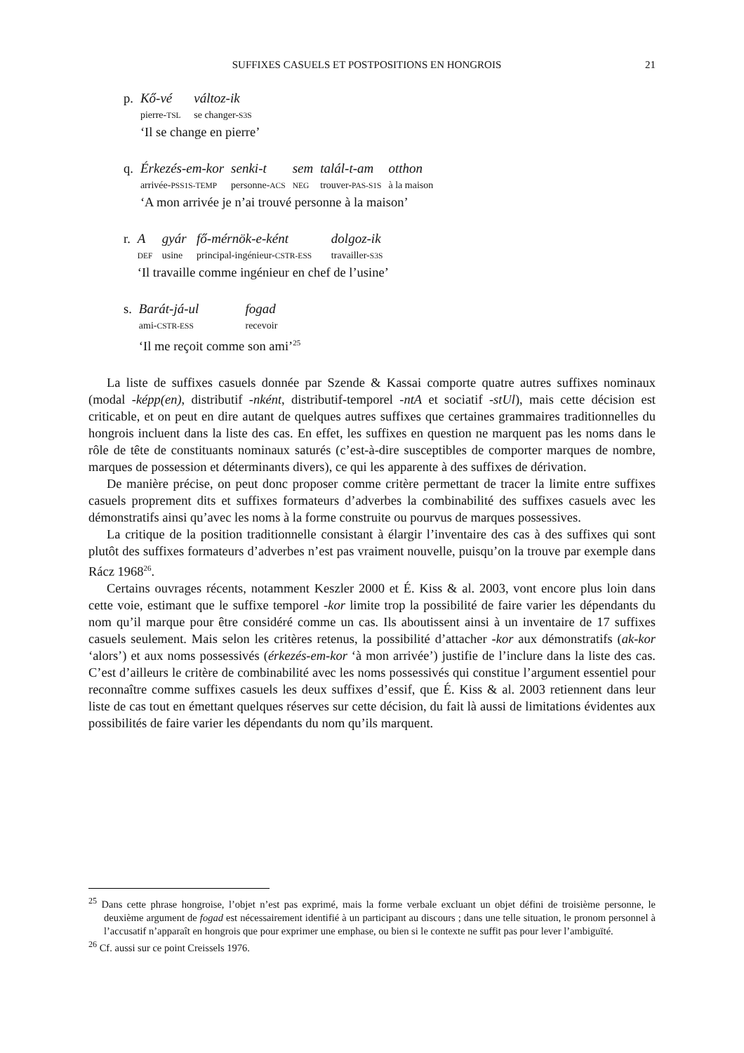SUFFIXES CASUELS ET POSTPOSITIONS EN HONGROIS 21
| p. | Kő-vé | változ-ik |
| | pierre- TSL | se changer- S3S |
| | ‘Il se change en pierre’ | |
| q. | Érkezés-em-kor | senki-t | sem | talál-t-am | otthon |
| | arrivée- PSS1S-TEMP | personne- ACS | NEG | trouver- PAS-S1S | à la maison |
| | ‘A mon arrivée je n’ai trouvé personne à la maison’ | | | | |
| r. | A | gyár | fő-mérnök-e-ként | dolgoz-ik |
| | DEF | usine | principal-ingénieur- CSTR-ESS | travailler- S3S |
| | ‘Il travaille comme ingénieur en chef de l’usine’ | | | |
| s. | Barát-já-ul | fogad |
| | ami- CSTR-ESS | recevoir |
| | ‘Il me reçoit comme son ami’<sup>25</sup> | |
La liste de suffixes casuels donnée par Szende & Kassai comporte quatre autres suffixes nominaux (modal -képp(en), distributif -nként, distributif-temporel -ntA et sociatif -stUl), mais cette décision est criticable, et on peut en dire autant de quelques autres suffixes que certaines grammaires traditionnelles du hongrois incluent dans la liste des cas. En effet, les suffixes en question ne marquent pas les noms dans le rôle de tête de constituants nominaux saturés (c’est-à-dire susceptibles de comporter marques de nombre, marques de possession et déterminants divers), ce qui les apparente à des suffixes de dérivation.
De manière précise, on peut donc proposer comme critère permettant de tracer la limite entre suffixes casuels proprement dits et suffixes formateurs d’adverbes la combinabilité des suffixes casuels avec les démonstratifs ainsi qu’avec les noms à la forme construite ou pourvus de marques possessives.
La critique de la position traditionnelle consistant à élargir l’inventaire des cas à des suffixes qui sont plutôt des suffixes formateurs d’adverbes n’est pas vraiment nouvelle, puisqu’on la trouve par exemple dans Rácz 1968<sup>26</sup>.
Certains ouvrages récents, notamment Keszler 2000 et É. Kiss & al. 2003, vont encore plus loin dans cette voie, estimant que le suffixe temporel -kor limite trop la possibilité de faire varier les dépendants du nom qu’il marque pour être considéré comme un cas. Ils aboutissent ainsi à un inventaire de 17 suffixes casuels seulement. Mais selon les critères retenus, la possibilité d’attacher -kor aux démonstratifs (ak-kor ‘alors’) et aux noms possessivés (érkezés-em-kor ‘à mon arrivée’) justifie de l’inclure dans la liste des cas. C’est d’ailleurs le critère de combinabilité avec les noms possessivés qui constitue l’argument essentiel pour reconnaître comme suffixes casuels les deux suffixes d’essif, que É. Kiss & al. 2003 retiennent dans leur liste de cas tout en émettant quelques réserves sur cette décision, du fait là aussi de limitations évidentes aux possibilités de faire varier les dépendants du nom qu’ils marquent.
<sup>25</sup> Dans cette phrase hongroise, l’objet n’est pas exprimé, mais la forme verbale excluant un objet défini de troisième personne, le deuxième argument de fogad est nécessairement identifié à un participant au discours ; dans une telle situation, le pronom personnel à l’accusatif n’apparaît en hongrois que pour exprimer une emphase, ou bien si le contexte ne suffit pas pour lever l’ambiguïté.
<sup>26</sup> Cf. aussi sur ce point Creissels 1976.